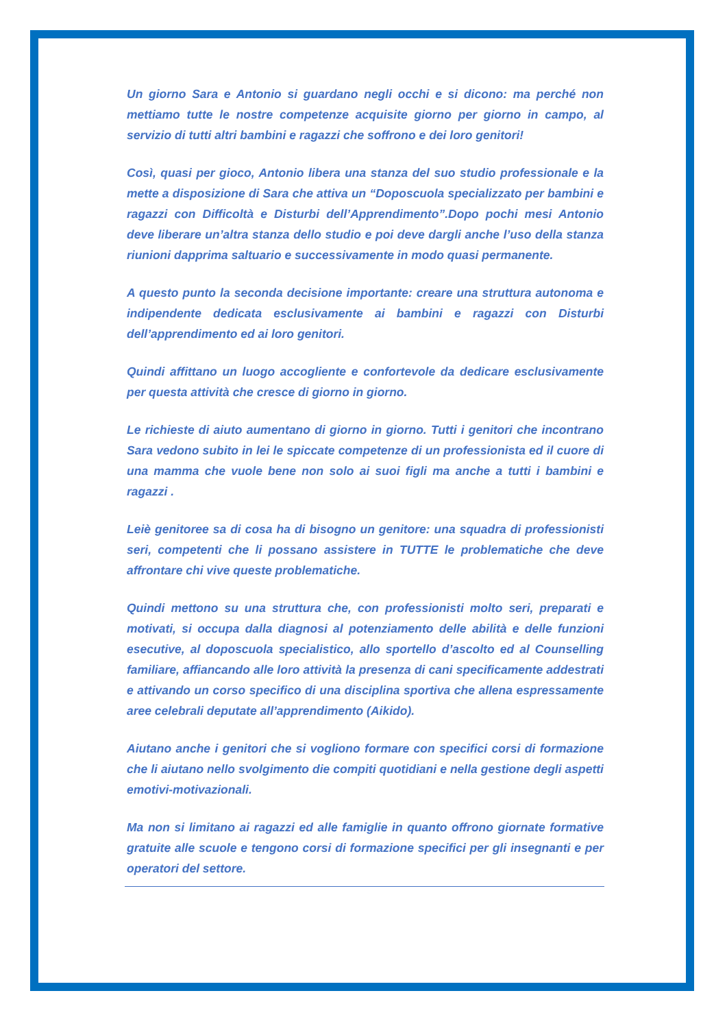Un giorno Sara e Antonio si guardano negli occhi e si dicono: ma perché non mettiamo tutte le nostre competenze acquisite giorno per giorno in campo, al servizio di tutti altri bambini e ragazzi che soffrono e dei loro genitori!
Così, quasi per gioco, Antonio libera una stanza del suo studio professionale e la mette a disposizione di Sara che attiva un “Doposcuola specializzato per bambini e ragazzi con Difficoltà e Disturbi dell’Apprendimento”.Dopo pochi mesi Antonio deve liberare un’altra stanza dello studio e poi deve dargli anche l’uso della stanza riunioni dapprima saltuario e successivamente in modo quasi permanente.
A questo punto la seconda decisione importante: creare una struttura autonoma e indipendente dedicata esclusivamente ai bambini e ragazzi con Disturbi dell’apprendimento ed ai loro genitori.
Quindi affittano un luogo accogliente e confortevole da dedicare esclusivamente per questa attività che cresce di giorno in giorno.
Le richieste di aiuto aumentano di giorno in giorno. Tutti i genitori che incontrano Sara vedono subito in lei le spiccate competenze di un professionista ed il cuore di una mamma che vuole bene non solo ai suoi figli ma anche a tutti i bambini e ragazzi .
Leiè genitoree sa di cosa ha di bisogno un genitore: una squadra di professionisti seri, competenti che li possano assistere in TUTTE le problematiche che deve affrontare chi vive queste problematiche.
Quindi mettono su una struttura che, con professionisti molto seri, preparati e motivati, si occupa dalla diagnosi al potenziamento delle abilità e delle funzioni esecutive, al doposcuola specialistico, allo sportello d’ascolto ed al Counselling familiare, affiancando alle loro attività la presenza di cani specificamente addestrati e attivando un corso specifico di una disciplina sportiva che allena espressamente aree celebrali deputate all’apprendimento (Aikido).
Aiutano anche i genitori che si vogliono formare con specifici corsi di formazione che li aiutano nello svolgimento die compiti quotidiani e nella gestione degli aspetti emotivi-motivazionali.
Ma non si limitano ai ragazzi ed alle famiglie in quanto offrono giornate formative gratuite alle scuole e tengono corsi di formazione specifici per gli insegnanti e per operatori del settore.